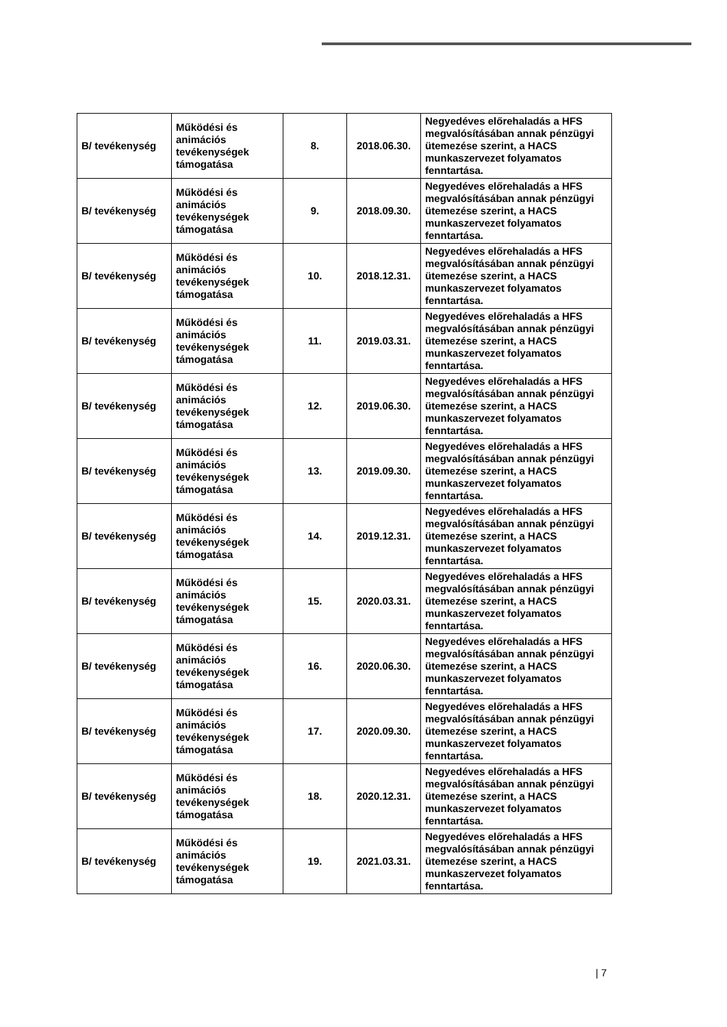| B/ tevékenység | Működési és animációs tevékenységek támogatása | 8. | 2018.06.30. | Negyedéves előrehaladás a HFS megvalósításában annak pénzügyi ütemezése szerint, a HACS munkaszervezet folyamatos fenntartása. |
| B/ tevékenység | Működési és animációs tevékenységek támogatása | 9. | 2018.09.30. | Negyedéves előrehaladás a HFS megvalósításában annak pénzügyi ütemezése szerint, a HACS munkaszervezet folyamatos fenntartása. |
| B/ tevékenység | Működési és animációs tevékenységek támogatása | 10. | 2018.12.31. | Negyedéves előrehaladás a HFS megvalósításában annak pénzügyi ütemezése szerint, a HACS munkaszervezet folyamatos fenntartása. |
| B/ tevékenység | Működési és animációs tevékenységek támogatása | 11. | 2019.03.31. | Negyedéves előrehaladás a HFS megvalósításában annak pénzügyi ütemezése szerint, a HACS munkaszervezet folyamatos fenntartása. |
| B/ tevékenység | Működési és animációs tevékenységek támogatása | 12. | 2019.06.30. | Negyedéves előrehaladás a HFS megvalósításában annak pénzügyi ütemezése szerint, a HACS munkaszervezet folyamatos fenntartása. |
| B/ tevékenység | Működési és animációs tevékenységek támogatása | 13. | 2019.09.30. | Negyedéves előrehaladás a HFS megvalósításában annak pénzügyi ütemezése szerint, a HACS munkaszervezet folyamatos fenntartása. |
| B/ tevékenység | Működési és animációs tevékenységek támogatása | 14. | 2019.12.31. | Negyedéves előrehaladás a HFS megvalósításában annak pénzügyi ütemezése szerint, a HACS munkaszervezet folyamatos fenntartása. |
| B/ tevékenység | Működési és animációs tevékenységek támogatása | 15. | 2020.03.31. | Negyedéves előrehaladás a HFS megvalósításában annak pénzügyi ütemezése szerint, a HACS munkaszervezet folyamatos fenntartása. |
| B/ tevékenység | Működési és animációs tevékenységek támogatása | 16. | 2020.06.30. | Negyedéves előrehaladás a HFS megvalósításában annak pénzügyi ütemezése szerint, a HACS munkaszervezet folyamatos fenntartása. |
| B/ tevékenység | Működési és animációs tevékenységek támogatása | 17. | 2020.09.30. | Negyedéves előrehaladás a HFS megvalósításában annak pénzügyi ütemezése szerint, a HACS munkaszervezet folyamatos fenntartása. |
| B/ tevékenység | Működési és animációs tevékenységek támogatása | 18. | 2020.12.31. | Negyedéves előrehaladás a HFS megvalósításában annak pénzügyi ütemezése szerint, a HACS munkaszervezet folyamatos fenntartása. |
| B/ tevékenység | Működési és animációs tevékenységek támogatása | 19. | 2021.03.31. | Negyedéves előrehaladás a HFS megvalósításában annak pénzügyi ütemezése szerint, a HACS munkaszervezet folyamatos fenntartása. |
| 7